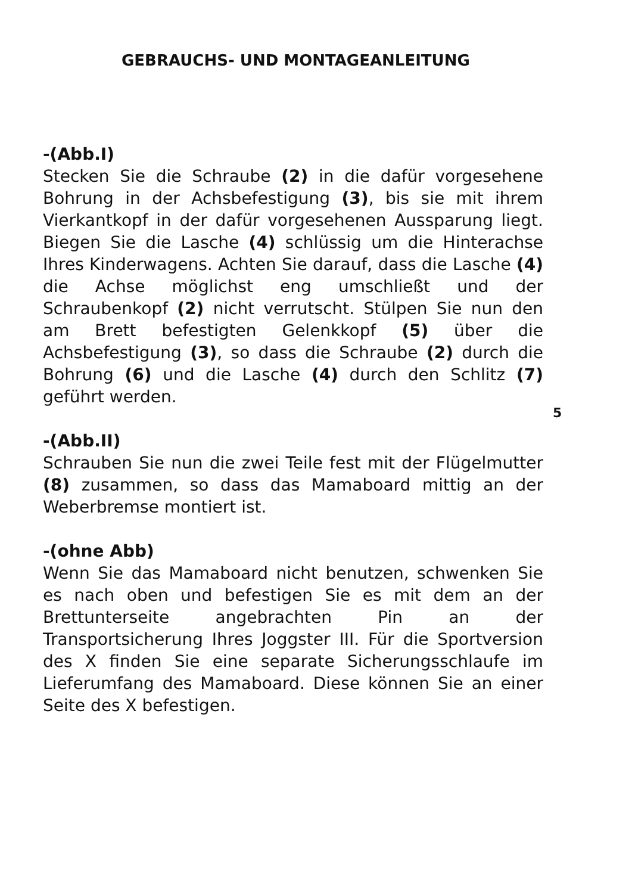GEBRAUCHS- UND MONTAGEANLEITUNG
-(Abb.I)
Stecken Sie die Schraube (2) in die dafür vorgesehene Bohrung in der Achsbefestigung (3), bis sie mit ihrem Vierkantkopf in der dafür vorgesehenen Aussparung liegt. Biegen Sie die Lasche (4) schlüssig um die Hinterachse Ihres Kinderwagens. Achten Sie darauf, dass die Lasche (4) die Achse möglichst eng umschließt und der Schraubenkopf (2) nicht verrutscht. Stülpen Sie nun den am Brett befestigten Gelenkkopf (5) über die Achsbefestigung (3), so dass die Schraube (2) durch die Bohrung (6) und die Lasche (4) durch den Schlitz (7) geführt werden.
-(Abb.II)
Schrauben Sie nun die zwei Teile fest mit der Flügelmutter (8) zusammen, so dass das Mamaboard mittig an der Weberbremse montiert ist.
-(ohne Abb)
Wenn Sie das Mamaboard nicht benutzen, schwenken Sie es nach oben und befestigen Sie es mit dem an der Brettunterseite angebrachten Pin an der Transportsicherung Ihres Joggster III. Für die Sportversion des X finden Sie eine separate Sicherungsschlaufe im Lieferumfang des Mamaboard. Diese können Sie an einer Seite des X befestigen.
5